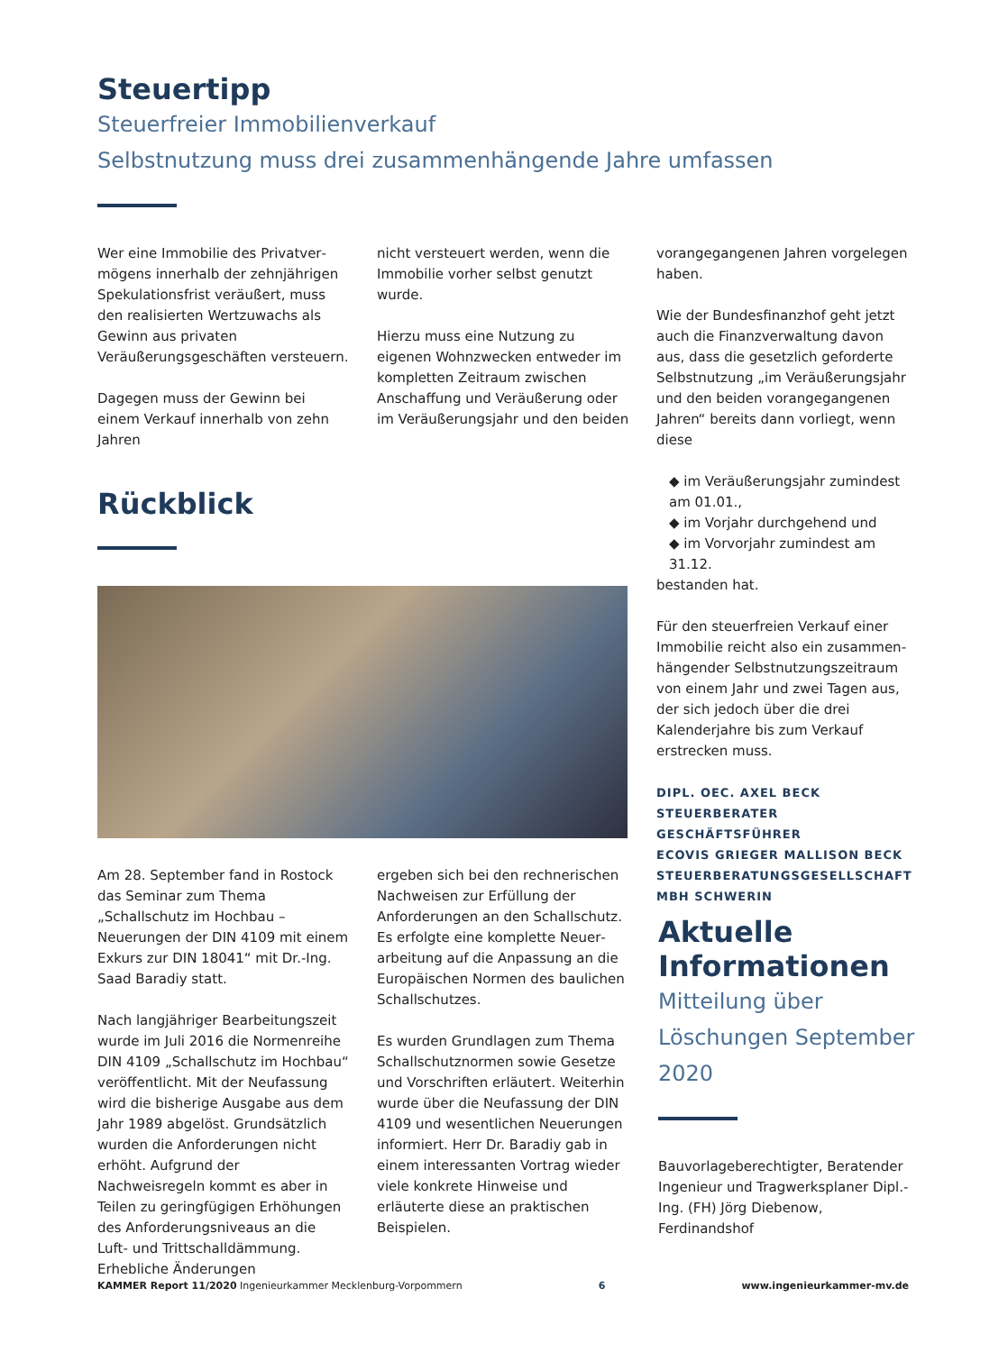Steuertipp
Steuerfreier Immobilienverkauf
Selbstnutzung muss drei zusammenhängende Jahre umfassen
Wer eine Immobilie des Privatver­mögens innerhalb der zehnjährigen Spekulationsfrist veräußert, muss den realisierten Wertzuwachs als Gewinn aus privaten Veräußerungsgeschäften versteuern.
Dagegen muss der Gewinn bei einem Verkauf innerhalb von zehn Jahren
nicht versteuert werden, wenn die Immobilie vorher selbst genutzt wurde.
Hierzu muss eine Nutzung zu eigenen Wohnzwecken entweder im kompletten Zeitraum zwischen Anschaffung und Veräußerung oder im Veräußerungsjahr und den beiden
vorangegangenen Jahren vorgelegen haben.
Wie der Bundesfinanzhof geht jetzt auch die Finanzverwaltung davon aus, dass die gesetzlich geforderte Selbst­nutzung „im Veräußerungsjahr und den beiden vorangegangenen Jahren“ bereits dann vorliegt, wenn diese
◆ im Veräußerungsjahr zumindest am 01.01.,
◆ im Vorjahr durchgehend und
◆ im Vorvorjahr zumindest am 31.12.
bestanden hat.
Für den steuerfreien Verkauf einer Immobilie reicht also ein zusammen­hängender Selbstnutzungszeitraum von einem Jahr und zwei Tagen aus, der sich jedoch über die drei Kalender­jahre bis zum Verkauf erstrecken muss.
DIPL. OEC. AXEL BECK
STEUERBERATER
GESCHÄFTSFÜHRER
ECOVIS GRIEGER MALLISON BECK STEUERBERATUNGSGESELLSCHAFT MBH SCHWERIN
Rückblick
Am 28. September fand in Rostock das Seminar zum Thema „Schallschutz im Hochbau – Neuerungen der DIN 4109 mit einem Exkurs zur DIN 18041“ mit Dr.-Ing. Saad Baradiy statt.
Nach langjähriger Bearbeitungszeit wurde im Juli 2016 die Normenreihe DIN 4109 „Schallschutz im Hochbau“ veröffentlicht. Mit der Neufassung wird die bisherige Ausgabe aus dem Jahr 1989 abgelöst. Grundsätzlich wurden die Anforderungen nicht erhöht. Aufgrund der Nachweisregeln kommt es aber in Teilen zu geringfü­gigen Erhöhungen des Anforderungs­niveaus an die Luft- und Trittschall­dämmung. Erhebliche Änderungen
ergeben sich bei den rechnerischen Nachweisen zur Erfüllung der Anforderungen an den Schallschutz. Es erfolgte eine komplette Neuer­arbeitung auf die Anpassung an die Europäischen Normen des baulichen Schallschutzes.
Es wurden Grundlagen zum Thema Schallschutznormen sowie Gesetze und Vorschriften erläutert. Weiterhin wurde über die Neufassung der DIN 4109 und wesentlichen Neue­rungen informiert. Herr Dr. Baradiy gab in einem interessanten Vortrag wieder viele konkrete Hinweise und erläuterte diese an praktischen Beispielen.
Aktuelle Informationen
Mitteilung über Löschungen September 2020
Bauvorlageberechtigter, Beratender Ingenieur und Tragwerksplaner Dipl.-Ing. (FH) Jörg Diebenow, Ferdinandshof
KAMMER Report 11/2020 Ingenieurkammer Mecklenburg-Vorpommern 6 www.ingenieurkammer-mv.de